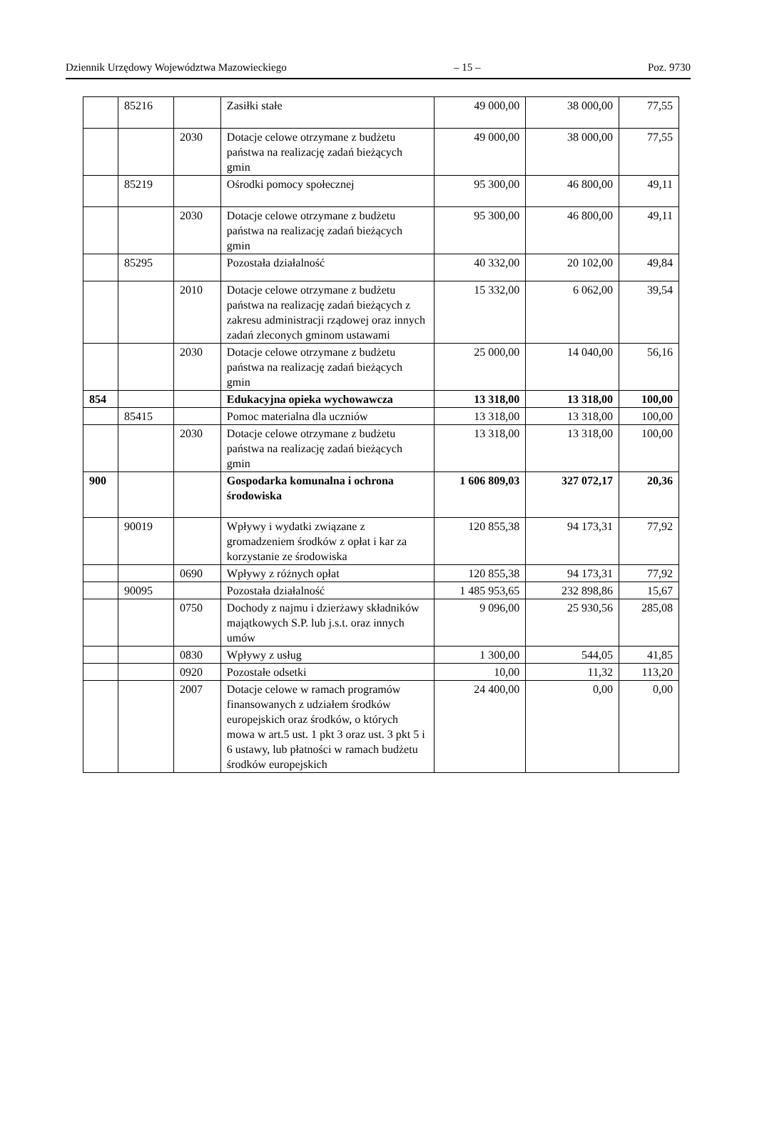Dziennik Urzędowy Województwa Mazowieckiego – 15 – Poz. 9730
| | 85216 | | Zasiłki stałe | 49 000,00 | 38 000,00 | 77,55 |
| | | 2030 | Dotacje celowe otrzymane z budżetu państwa na realizację zadań bieżących gmin | 49 000,00 | 38 000,00 | 77,55 |
| | 85219 | | Ośrodki pomocy społecznej | 95 300,00 | 46 800,00 | 49,11 |
| | | 2030 | Dotacje celowe otrzymane z budżetu państwa na realizację zadań bieżących gmin | 95 300,00 | 46 800,00 | 49,11 |
| | 85295 | | Pozostała działalność | 40 332,00 | 20 102,00 | 49,84 |
| | | 2010 | Dotacje celowe otrzymane z budżetu państwa na realizację zadań bieżących z zakresu administracji rządowej oraz innych zadań zleconych gminom ustawami | 15 332,00 | 6 062,00 | 39,54 |
| | | 2030 | Dotacje celowe otrzymane z budżetu państwa na realizację zadań bieżących gmin | 25 000,00 | 14 040,00 | 56,16 |
| 854 | | | Edukacyjna opieka wychowawcza | 13 318,00 | 13 318,00 | 100,00 |
| | 85415 | | Pomoc materialna dla uczniów | 13 318,00 | 13 318,00 | 100,00 |
| | | 2030 | Dotacje celowe otrzymane z budżetu państwa na realizację zadań bieżących gmin | 13 318,00 | 13 318,00 | 100,00 |
| 900 | | | Gospodarka komunalna i ochrona środowiska | 1 606 809,03 | 327 072,17 | 20,36 |
| | 90019 | | Wpływy i wydatki związane z gromadzeniem środków z opłat i kar za korzystanie ze środowiska | 120 855,38 | 94 173,31 | 77,92 |
| | | 0690 | Wpływy z różnych opłat | 120 855,38 | 94 173,31 | 77,92 |
| | 90095 | | Pozostała działalność | 1 485 953,65 | 232 898,86 | 15,67 |
| | | 0750 | Dochody z najmu i dzierżawy składników majątkowych S.P. lub j.s.t. oraz innych umów | 9 096,00 | 25 930,56 | 285,08 |
| | | 0830 | Wpływy z usług | 1 300,00 | 544,05 | 41,85 |
| | | 0920 | Pozostałe odsetki | 10,00 | 11,32 | 113,20 |
| | | 2007 | Dotacje celowe w ramach programów finansowanych z udziałem środków europejskich oraz środków, o których mowa w art.5 ust. 1 pkt 3 oraz ust. 3 pkt 5 i 6 ustawy, lub płatności w ramach budżetu środków europejskich | 24 400,00 | 0,00 | 0,00 |